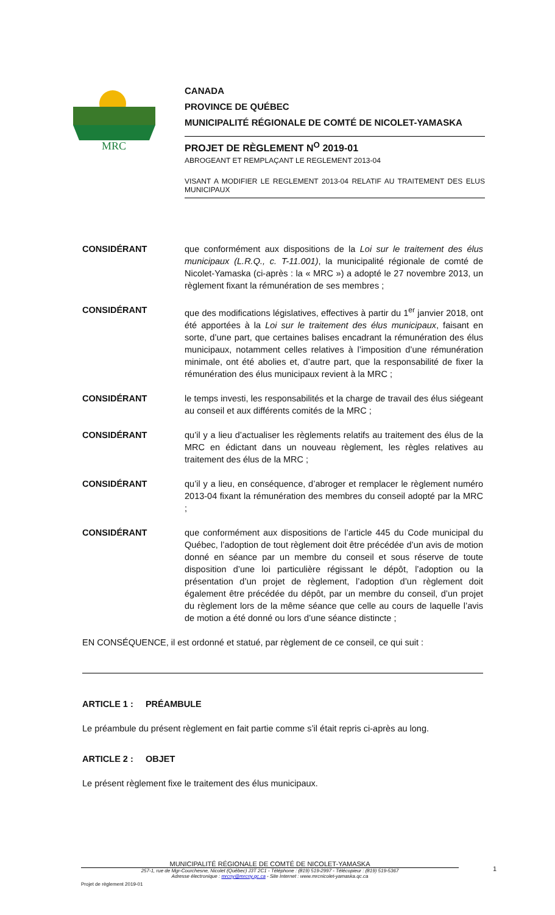MRC
CANADA
PROVINCE DE QUÉBEC
MUNICIPALITÉ RÉGIONALE DE COMTÉ DE NICOLET-YAMASKA
PROJET DE RÈGLEMENT N<sup>O</sup> 2019-01
ABROGEANT ET REMPLAÇANT LE REGLEMENT 2013-04
VISANT A MODIFIER LE REGLEMENT 2013-04 RELATIF AU TRAITEMENT DES ELUS MUNICIPAUX
CONSIDÉRANT que conformément aux dispositions de la Loi sur le traitement des élus municipaux (L.R.Q., c. T-11.001), la municipalité régionale de comté de Nicolet-Yamaska (ci-après : la « MRC ») a adopté le 27 novembre 2013, un règlement fixant la rémunération de ses membres ;
CONSIDÉRANT que des modifications législatives, effectives à partir du 1<sup>er</sup> janvier 2018, ont été apportées à la Loi sur le traitement des élus municipaux, faisant en sorte, d’une part, que certaines balises encadrant la rémunération des élus municipaux, notamment celles relatives à l’imposition d’une rémunération minimale, ont été abolies et, d’autre part, que la responsabilité de fixer la rémunération des élus municipaux revient à la MRC ;
CONSIDÉRANT le temps investi, les responsabilités et la charge de travail des élus siégeant au conseil et aux différents comités de la MRC ;
CONSIDÉRANT qu’il y a lieu d’actualiser les règlements relatifs au traitement des élus de la MRC en édictant dans un nouveau règlement, les règles relatives au traitement des élus de la MRC ;
CONSIDÉRANT qu’il y a lieu, en conséquence, d’abroger et remplacer le règlement numéro 2013-04 fixant la rémunération des membres du conseil adopté par la MRC ;
CONSIDÉRANT que conformément aux dispositions de l’article 445 du Code municipal du Québec, l’adoption de tout règlement doit être précédée d’un avis de motion donné en séance par un membre du conseil et sous réserve de toute disposition d’une loi particulière régissant le dépôt, l’adoption ou la présentation d’un projet de règlement, l’adoption d’un règlement doit également être précédée du dépôt, par un membre du conseil, d’un projet du règlement lors de la même séance que celle au cours de laquelle l’avis de motion a été donné ou lors d’une séance distincte ;
EN CONSÉQUENCE, il est ordonné et statué, par règlement de ce conseil, ce qui suit :
ARTICLE 1 : PRÉAMBULE
Le préambule du présent règlement en fait partie comme s’il était repris ci-après au long.
ARTICLE 2 : OBJET
Le présent règlement fixe le traitement des élus municipaux.
MUNICIPALITÉ RÉGIONALE DE COMTÉ DE NICOLET-YAMASKA
257-1, rue de Mgr-Courchesne, Nicolet (Québec) J3T 2C1 - Téléphone : (819) 519-2997 - Télécopieur : (819) 519-5367
Adresse électronique : mrcny@mrcny.qc.ca - Site Internet : www.mrcnicolet-yamaska.qc.ca
Projet de règlement 2019-01
1